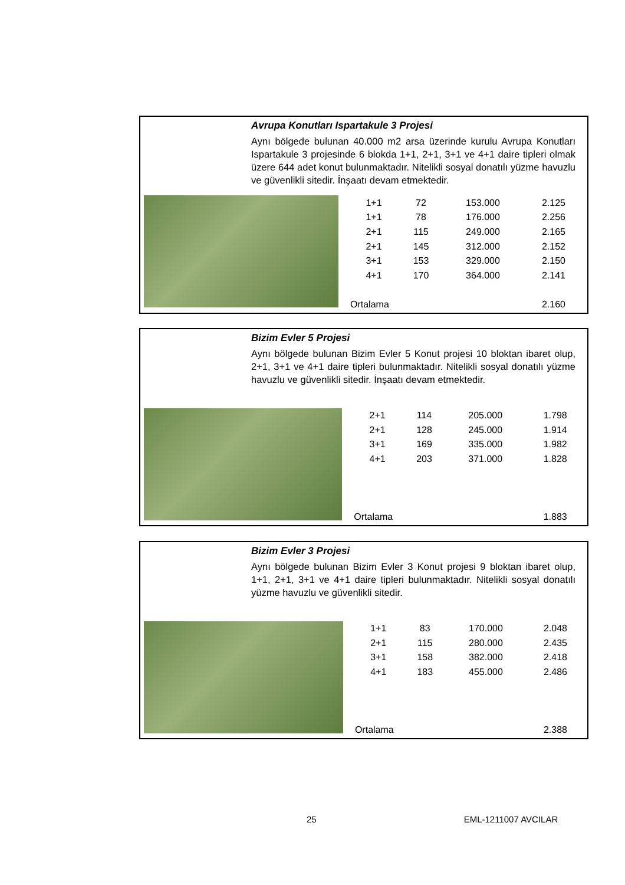Avrupa Konutları Ispartakule 3 Projesi
Aynı bölgede bulunan 40.000 m2 arsa üzerinde kurulu Avrupa Konutları Ispartakule 3 projesinde 6 blokda 1+1, 2+1, 3+1 ve 4+1 daire tipleri olmak üzere 644 adet konut bulunmaktadır. Nitelikli sosyal donatılı yüzme havuzlu ve güvenlikli sitedir. İnşaatı devam etmektedir.
| 1+1 | 72 | 153.000 | 2.125 |
| 1+1 | 78 | 176.000 | 2.256 |
| 2+1 | 115 | 249.000 | 2.165 |
| 2+1 | 145 | 312.000 | 2.152 |
| 3+1 | 153 | 329.000 | 2.150 |
| 4+1 | 170 | 364.000 | 2.141 |
| Ortalama | | | 2.160 |
Bizim Evler 5 Projesi
Aynı bölgede bulunan Bizim Evler 5 Konut projesi 10 bloktan ibaret olup, 2+1, 3+1 ve 4+1 daire tipleri bulunmaktadır. Nitelikli sosyal donatılı yüzme havuzlu ve güvenlikli sitedir. İnşaatı devam etmektedir.
| 2+1 | 114 | 205.000 | 1.798 |
| 2+1 | 128 | 245.000 | 1.914 |
| 3+1 | 169 | 335.000 | 1.982 |
| 4+1 | 203 | 371.000 | 1.828 |
| Ortalama | | | 1.883 |
Bizim Evler 3 Projesi
Aynı bölgede bulunan Bizim Evler 3 Konut projesi 9 bloktan ibaret olup, 1+1, 2+1, 3+1 ve 4+1 daire tipleri bulunmaktadır. Nitelikli sosyal donatılı yüzme havuzlu ve güvenlikli sitedir.
| 1+1 | 83 | 170.000 | 2.048 |
| 2+1 | 115 | 280.000 | 2.435 |
| 3+1 | 158 | 382.000 | 2.418 |
| 4+1 | 183 | 455.000 | 2.486 |
| Ortalama | | | 2.388 |
25 EML-1211007 AVCILAR